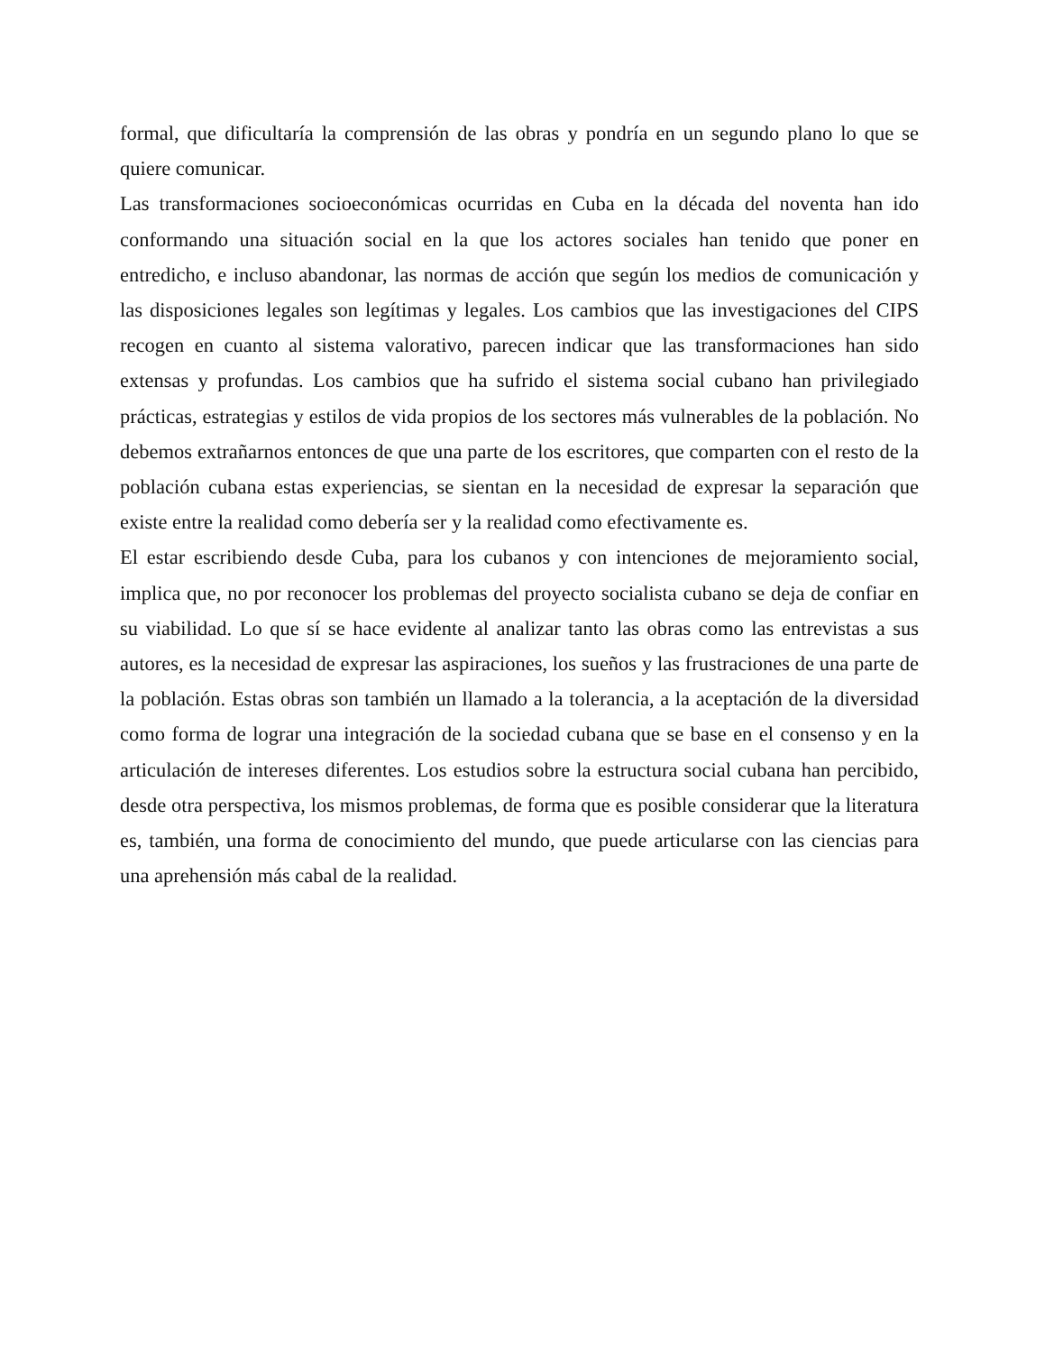formal, que dificultaría la comprensión de las obras y pondría en un segundo plano lo que se quiere comunicar.
Las transformaciones socioeconómicas ocurridas en Cuba en la década del noventa han ido conformando una situación social en la que los actores sociales han tenido que poner en entredicho, e incluso abandonar, las normas de acción que según los medios de comunicación y las disposiciones legales son legítimas y legales. Los cambios que las investigaciones del CIPS recogen en cuanto al sistema valorativo, parecen indicar que las transformaciones han sido extensas y profundas. Los cambios que ha sufrido el sistema social cubano han privilegiado prácticas, estrategias y estilos de vida propios de los sectores más vulnerables de la población. No debemos extrañarnos entonces de que una parte de los escritores, que comparten con el resto de la población cubana estas experiencias, se sientan en la necesidad de expresar la separación que existe entre la realidad como debería ser y la realidad como efectivamente es.
El estar escribiendo desde Cuba, para los cubanos y con intenciones de mejoramiento social, implica que, no por reconocer los problemas del proyecto socialista cubano se deja de confiar en su viabilidad. Lo que sí se hace evidente al analizar tanto las obras como las entrevistas a sus autores, es la necesidad de expresar las aspiraciones, los sueños y las frustraciones de una parte de la población. Estas obras son también un llamado a la tolerancia, a la aceptación de la diversidad como forma de lograr una integración de la sociedad cubana que se base en el consenso y en la articulación de intereses diferentes. Los estudios sobre la estructura social cubana han percibido, desde otra perspectiva, los mismos problemas, de forma que es posible considerar que la literatura es, también, una forma de conocimiento del mundo, que puede articularse con las ciencias para una aprehensión más cabal de la realidad.